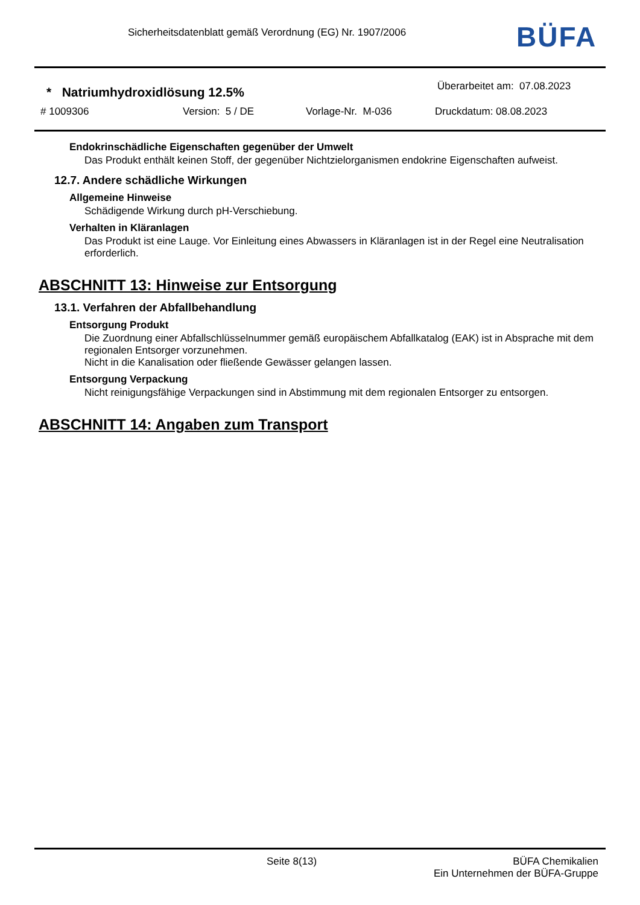Sicherheitsdatenblatt gemäß Verordnung (EG) Nr. 1907/2006
BÜFA
* Natriumhydroxidlösung 12.5%
Überarbeitet am: 07.08.2023
# 1009306 Version: 5 / DE Vorlage-Nr. M-036 Druckdatum: 08.08.2023
Endokrinschädliche Eigenschaften gegenüber der Umwelt
Das Produkt enthält keinen Stoff, der gegenüber Nichtzielorganismen endokrine Eigenschaften aufweist.
12.7. Andere schädliche Wirkungen
Allgemeine Hinweise
Schädigende Wirkung durch pH-Verschiebung.
Verhalten in Kläranlagen
Das Produkt ist eine Lauge. Vor Einleitung eines Abwassers in Kläranlagen ist in der Regel eine Neutralisation erforderlich.
ABSCHNITT 13: Hinweise zur Entsorgung
13.1. Verfahren der Abfallbehandlung
Entsorgung Produkt
Die Zuordnung einer Abfallschlüsselnummer gemäß europäischem Abfallkatalog (EAK) ist in Absprache mit dem regionalen Entsorger vorzunehmen.
Nicht in die Kanalisation oder fließende Gewässer gelangen lassen.
Entsorgung Verpackung
Nicht reinigungsfähige Verpackungen sind in Abstimmung mit dem regionalen Entsorger zu entsorgen.
ABSCHNITT 14: Angaben zum Transport
Seite 8(13) BÜFA Chemikalien
Ein Unternehmen der BÜFA-Gruppe